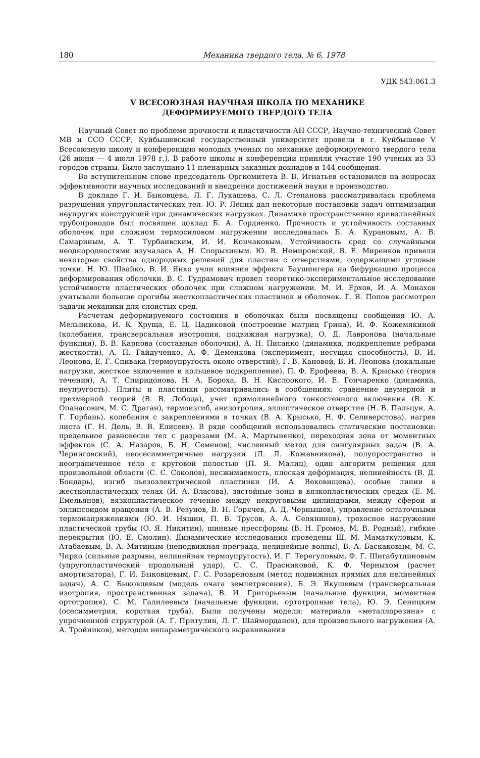180 Механика твердого тела, № 6, 1978
УДК 543:061.3
V ВСЕСОЮЗНАЯ НАУЧНАЯ ШКОЛА ПО МЕХАНИКЕ
ДЕФОРМИРУЕМОГО ТВЕРДОГО ТЕЛА
Научный Совет по проблеме прочности и пластичности АН СССР, Научно-технический Совет МВ и ССО СССР, Куйбышевский государственный университет провели в г. Куйбышеве V Всесоюзную школу и конференцию молодых ученых по механике деформируемого твердого тела (26 июня — 4 июля 1978 г.). В работе школы и конференции приняли участие 190 ученых из 33 городов страны. Было заслушано 11 пленарных заказных докладов и 144 сообщения.
Во вступительном слове председатель Оргкомитета В. В. Игнатьев остановился на вопросах эффективности научных исследований и внедрения достижений науки в производство.
В докладе Г. И. Быковцева, Л. Г. Лукашева, С. Л. Степанова рассматривалась проблема разрушения упругопластических тел. Ю. Р. Лепик дал некоторые постановки задач оптимизации неупругих конструкций при динамических нагрузках. Динамике пространственно криволинейных трубопроводов был посвящен доклад Б. А. Гордиенко. Прочность и устойчивость составных оболочек при сложном термосиловом нагружении исследовалась Б. А. Курановым, А. В. Самариным, А. Т. Турбаивским, И. И. Кончаковым. Устойчивость сред со случайными неоднородностями изучалась А. Н. Спорыхиным. Ю. В. Немировский, В. Е. Миренков привели некоторые свойства однородных решений для пластин с отверстиями, содержащими угловые точки. Н. Ю. Швайко, В. И. Янко учли влияние эффекта Баушингера на бифуркацию процесса деформирования оболочки. В. С. Гудрамович провел теоретико-экспериментальное исследование устойчивости пластических оболочек при сложном нагружении. М. И. Ерхов, И. А. Монахов учитывали большие прогибы жесткопластических пластинок и оболочек. Г. Я. Попов рассмотрел задачи механики для слоистых сред.
Расчетам деформируемого состояния в оболочках были посвящены сообщения Ю. А. Мельникова, И. К. Хруща, Е. Ц. Цадиковой (построение матриц Грина), И. Ф. Кожемякиной (колебания, трансверсальная изотропия, подвижная нагрузка), О. Д. Лавронова (начальные функции), В. В. Карпова (составные оболочки), А. Н. Писанко (динамика, подкрепление ребрами жесткости), А. П. Гайдученко, А. Ф. Деменкова (эксперимент, несущая способность), В. И. Леонова, Е. Г. Спивака (термоупругость около отверстий), Г. В. Кановой, В. И. Леонова (локальные нагрузки, жесткое включение и кольцевое подкрепление), П. Ф. Ерофеева, В. А. Крысько (теория течения), А. Т. Спиридонова, Н. А. Бороха, В. Н. Кислоокого, И. Е. Гончаренко (динамика, неупругость). Плиты и пластинки рассматривались в сообщениях: сравнение двумерной и трехмерной теорий (В. В. Лобода), учет прямолинейного тонкостенного включения (В. К. Опанасович, М. С. Драган), термоизгиб, анизотропия, эллиптическое отверстие (Н. В. Пальцун, А. Г. Горбань), колебания с закреплениями в точках (В. А. Крысько, Н. Ф. Селиверстова), нагрев листа (Г. Н. Дель, В. В. Елисеев). В ряде сообщений использовались статические постановки: предельное равновесие тел с разрезами (М. А. Мартыненко), переходная зона от моментных эффектов (С. А. Назаров, Б. Н. Семенов), численный метод для сингулярных задач (В. А. Черниговский), неосесимметричные нагрузки (Л. Л. Кожевникова), полупространство и неограниченное тело с круговой полостью (П. Я. Малиц), один алгоритм решения для произвольной области (С. С. Соколов), несжимаемость, плоская деформация, нелинейность (В. Д. Бондарь), изгиб пьезоэлектрической пластинки (И. А. Вековищева), особые линии в жесткопластических телах (И. А. Власова), застойные зоны в вязкопластических средах (Е. М. Емельянов), вязкопластическое течение между некруговыми цилиндрами, между сферой и эллипсоидом вращения (А. В. Резунов, В. Н. Горячев, А. Д. Чернышов), управление остаточными термонапряжениями (Ю. И. Няшин, П. В. Трусов, А. А. Селянинов), трехосное нагружение пластической трубы (О. Я. Никитин), шинные прессформы (В. Н. Громов, М. В. Родный), гибкие перекрытия (Ю. Е. Смолин). Динамические исследования проведены Ш. М. Маматкуловым, К. Атабаевым, В. А. Митиным (неподвижная преграда, нелинейные волны), В. А. Баскаковым, М. С. Чирко (сильные разрывы, нелинейная термоупругость), И. Г. Терегуловым, Ф. Г. Шигабутдиновым (упругопластический продольный удар), С. С. Прасниковой, К. Ф. Черныхом (расчет амортизатора), Г. И. Быковцевым, Г. С. Розареновым (метод подвижных прямых для нелинейных задач), А. С. Быковцевым (модель очага землетрясения), Б. Э. Якушевым (трансверсальная изотропия, пространственная задача), В. И. Григорьевым (начальные функции, моментная ортотропия), С. М. Галилеевым (начальные функции, ортотропные тела), Ю. Э. Сеницким (осесимметрия, короткая труба). Были получены модели: материала «металлорезина» с упрочненной структурой (А. Г. Притулин, Л. Г. Шайморданов), для произвольного нагружения (А. А. Тройников), методом непараметрического выравнивания